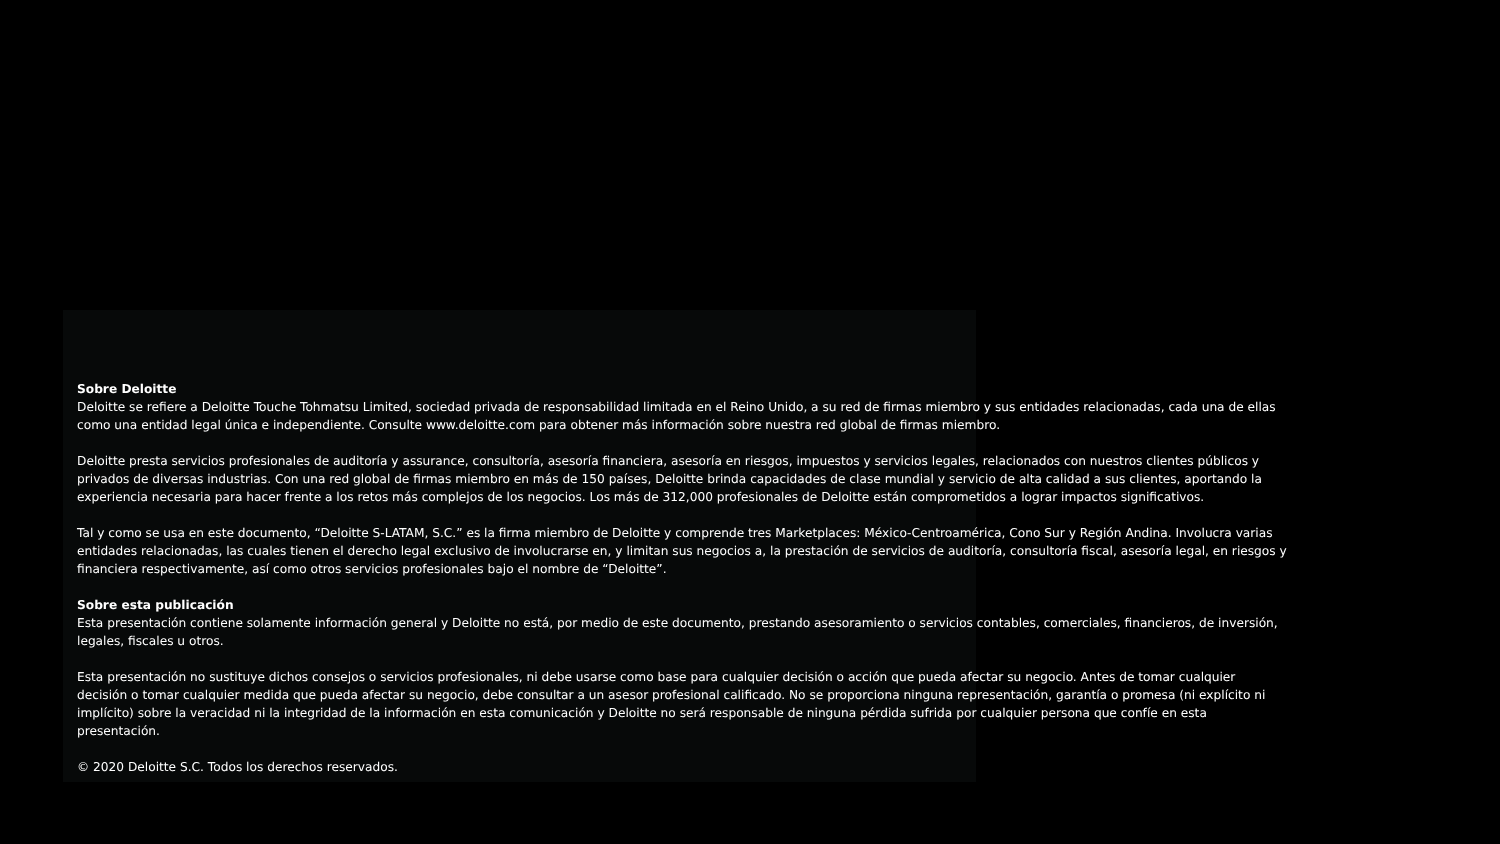Sobre Deloitte
Deloitte se refiere a Deloitte Touche Tohmatsu Limited, sociedad privada de responsabilidad limitada en el Reino Unido, a su red de firmas miembro y sus entidades relacionadas, cada una de ellas como una entidad legal única e independiente. Consulte www.deloitte.com para obtener más información sobre nuestra red global de firmas miembro.
Deloitte presta servicios profesionales de auditoría y assurance, consultoría, asesoría financiera, asesoría en riesgos, impuestos y servicios legales, relacionados con nuestros clientes públicos y privados de diversas industrias. Con una red global de firmas miembro en más de 150 países, Deloitte brinda capacidades de clase mundial y servicio de alta calidad a sus clientes, aportando la experiencia necesaria para hacer frente a los retos más complejos de los negocios. Los más de 312,000 profesionales de Deloitte están comprometidos a lograr impactos significativos.
Tal y como se usa en este documento, “Deloitte S-LATAM, S.C.” es la firma miembro de Deloitte y comprende tres Marketplaces: México-Centroamérica, Cono Sur y Región Andina. Involucra varias entidades relacionadas, las cuales tienen el derecho legal exclusivo de involucrarse en, y limitan sus negocios a, la prestación de servicios de auditoría, consultoría fiscal, asesoría legal, en riesgos y financiera respectivamente, así como otros servicios profesionales bajo el nombre de “Deloitte”.
Sobre esta publicación
Esta presentación contiene solamente información general y Deloitte no está, por medio de este documento, prestando asesoramiento o servicios contables, comerciales, financieros, de inversión, legales, fiscales u otros.
Esta presentación no sustituye dichos consejos o servicios profesionales, ni debe usarse como base para cualquier decisión o acción que pueda afectar su negocio. Antes de tomar cualquier decisión o tomar cualquier medida que pueda afectar su negocio, debe consultar a un asesor profesional calificado. No se proporciona ninguna representación, garantía o promesa (ni explícito ni implícito) sobre la veracidad ni la integridad de la información en esta comunicación y Deloitte no será responsable de ninguna pérdida sufrida por cualquier persona que confíe en esta presentación.
© 2020 Deloitte S.C. Todos los derechos reservados.